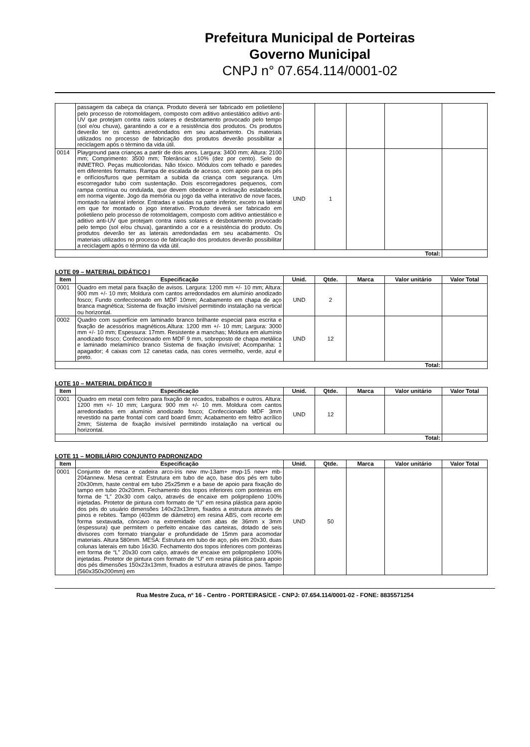Prefeitura Municipal de Porteiras
Governo Municipal
CNPJ n° 07.654.114/0001-02
| | passagem da cabeça da criança. Produto deverá ser fabricado em polietileno pelo processo de rotomoldagem, composto com aditivo antiestático aditivo anti-UV que protejam contra raios solares e desbotamento provocado pelo tempo (sol e/ou chuva), garantindo a cor e a resistência dos produtos. Os produtos deverão ter os cantos arredondados em seu acabamento. Os materiais utilizados no processo de fabricação dos produtos deverão possibilitar a reciclagem após o término da vida útil. | | | | | |
| 0014 | Playground para crianças a partir de dois anos. Largura: 3400 mm; Altura: 2100 mm; Comprimento: 3500 mm; Tolerância: ±10% (dez por cento). Selo do INMETRO. Peças multicoloridas. Não tóxico. Módulos com telhado e paredes em diferentes formatos. Rampa de escalada de acesso, com apoio para os pés e orifícios/furos que permitam a subida da criança com segurança. Um escorregador tubo com sustentação. Dois escorregadores pequenos, com rampa contínua ou ondulada, que devem obedecer a inclinação estabelecida em norma vigente. Jogo da memória ou jogo da velha interativo de nove faces, montado na lateral inferior. Entradas e saídas na parte inferior, exceto na lateral em que for montado o jogo interativo. Produto deverá ser fabricado em polietileno pelo processo de rotomoldagem, composto com aditivo antiestático e aditivo anti-UV que protejam contra raios solares e desbotamento provocado pelo tempo (sol e/ou chuva), garantindo a cor e a resistência do produto. Os produtos deverão ter as laterais arredondadas em seu acabamento. Os materiais utilizados no processo de fabricação dos produtos deverão possibilitar a reciclagem após o término da vida útil. | UND | 1 | | | |
| Total: | | | | | | |
LOTE 09 – MATERIAL DIDÁTICO I
| Item | Especificação | Unid. | Qtde. | Marca | Valor unitário | Valor Total |
| --- | --- | --- | --- | --- | --- | --- |
| 0001 | Quadro em metal para fixação de avisos. Largura: 1200 mm +/- 10 mm; Altura: 900 mm +/- 10 mm; Moldura com cantos arredondados em alumínio anodizado fosco; Fundo confeccionado em MDF 10mm; Acabamento em chapa de aço branca magnética; Sistema de fixação invisível permitindo instalação na vertical ou horizontal. | UND | 2 | | | |
| 0002 | Quadro com superfície em laminado branco brilhante especial para escrita e fixação de acessórios magnéticos.Altura: 1200 mm +/- 10 mm; Largura: 3000 mm +/- 10 mm; Espessura: 17mm. Resistente a manchas; Moldura em alumínio anodizado fosco; Confeccionado em MDF 9 mm, sobreposto de chapa metálica e laminado melamínico branco Sistema de fixação invisível; Acompanha: 1 apagador; 4 caixas com 12 canetas cada, nas cores vermelho, verde, azul e preto. | UND | 12 | | | |
| Total: | | | | | | |
LOTE 10 – MATERIAL DIDÁTICO II
| Item | Especificação | Unid. | Qtde. | Marca | Valor unitário | Valor Total |
| --- | --- | --- | --- | --- | --- | --- |
| 0001 | Quadro em metal com feltro para fixação de recados, trabalhos e outros. Altura: 1200 mm +/- 10 mm; Largura: 900 mm +/- 10 mm. Moldura com cantos arredondados em alumínio anodizado fosco; Confeccionado MDF 3mm revestido na parte frontal com card board 6mm; Acabamento em feltro acrílico 2mm; Sistema de fixação invisível permitindo instalação na vertical ou horizontal. | UND | 12 | | | |
| Total: | | | | | | |
LOTE 11 – MOBILIÁRIO CONJUNTO PADRONIZADO
| Item | Especificação | Unid. | Qtde. | Marca | Valor unitário | Valor Total |
| --- | --- | --- | --- | --- | --- | --- |
| 0001 | Conjunto de mesa e cadeira arco-íris new mv-13am+ mvp-15 new+ mb-204annew. Mesa central: Estrutura em tubo de aço, base dos pés em tubo 20x30mm, haste central em tubo 25x25mm e a base de apoio para fixação do tampo em tubo 20x20mm. Fechamento dos topos inferiores com ponteiras em forma de “L” 20x30 com calço, através de encaixe em polipropileno 100% injetadas. Protetor de pintura com formato de “U” em resina plástica para apoio dos pés do usuário dimensões 140x23x13mm, fixados a estrutura através de pinos e rebites. Tampo (403mm de diâmetro) em resina ABS, com recorte em forma sextavada, côncavo na extremidade com abas de 36mm x 3mm (espessura) que permitem o perfeito encaixe das carteiras, dotado de seis divisores com formato triangular e profundidade de 15mm para acomodar materiais. Altura 580mm. MESA: Estrutura em tubo de aço, pés em 20x30, duas colunas laterais em tubo 16x30. Fechamento dos topos inferiores com ponteiras em forma de “L” 20x30 com calço, através de encaixe em polipropileno 100% injetadas. Protetor de pintura com formato de “U” em resina plástica para apoio dos pés dimensões 150x23x13mm, fixados a estrutura através de pinos. Tampo (560x350x200mm) em | UND | 50 | | | |
Rua Mestre Zuca, nº 16 - Centro - PORTEIRAS/CE - CNPJ: 07.654.114/0001-02 - FONE: 8835571254